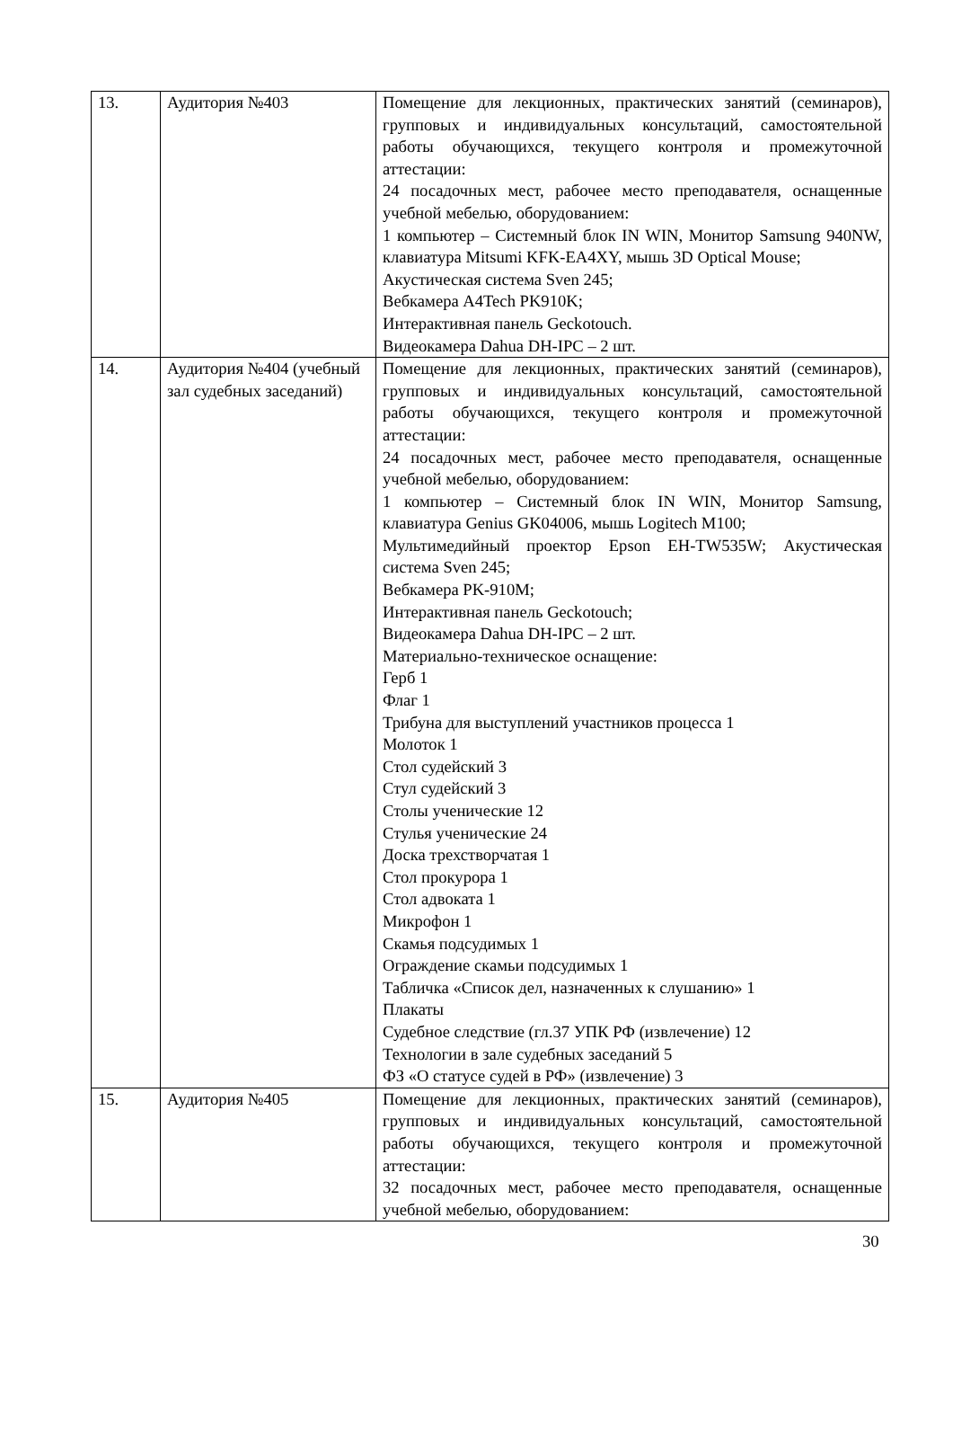| 13. | Аудитория №403 | Помещение для лекционных, практических занятий (семинаров), групповых и индивидуальных консультаций, самостоятельной работы обучающихся, текущего контроля и промежуточной аттестации: 24 посадочных мест, рабочее место преподавателя, оснащенные учебной мебелью, оборудованием: 1 компьютер – Системный блок IN WIN, Монитор Samsung 940NW, клавиатура Mitsumi KFK-EA4XY, мышь 3D Optical Mouse; Акустическая система Sven 245; Вебкамера A4Tech PK910K; Интерактивная панель Geckotouch. Видеокамера Dahua DH-IPC – 2 шт. |
| 14. | Аудитория №404 (учебный зал судебных заседаний) | Помещение для лекционных, практических занятий (семинаров), групповых и индивидуальных консультаций, самостоятельной работы обучающихся, текущего контроля и промежуточной аттестации: 24 посадочных мест, рабочее место преподавателя, оснащенные учебной мебелью, оборудованием: 1 компьютер – Системный блок IN WIN, Монитор Samsung, клавиатура Genius GK04006, мышь Logitech M100; Мультимедийный проектор Epson EH-TW535W; Акустическая система Sven 245; Вебкамера PK-910M; Интерактивная панель Geckotouch; Видеокамера Dahua DH-IPC – 2 шт. Материально-техническое оснащение: Герб 1 Флаг 1 Трибуна для выступлений участников процесса 1 Молоток 1 Стол судейский 3 Стул судейский 3 Столы ученические 12 Стулья ученические 24 Доска трехстворчатая 1 Стол прокурора 1 Стол адвоката 1 Микрофон 1 Скамья подсудимых 1 Ограждение скамьи подсудимых 1 Табличка «Список дел, назначенных к слушанию» 1 Плакаты Судебное следствие (гл.37 УПК РФ (извлечение) 12 Технологии в зале судебных заседаний 5 ФЗ «О статусе судей в РФ» (извлечение) 3 |
| 15. | Аудитория №405 | Помещение для лекционных, практических занятий (семинаров), групповых и индивидуальных консультаций, самостоятельной работы обучающихся, текущего контроля и промежуточной аттестации: 32 посадочных мест, рабочее место преподавателя, оснащенные учебной мебелью, оборудованием: |
30